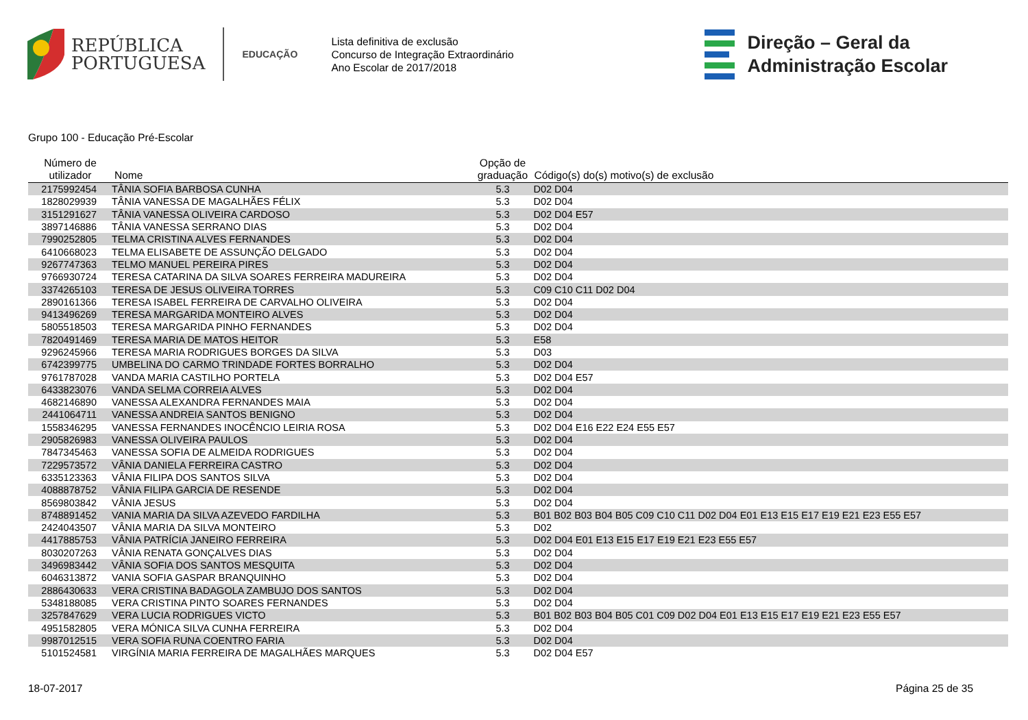REPÚBLICA
PORTUGUESA
EDUCAÇÃO
Lista definitiva de exclusão
Concurso de Integração Extraordinário
Ano Escolar de 2017/2018
Direção – Geral da
Administração Escolar
Grupo 100 - Educação Pré-Escolar
| Número de utilizador | Nome | Opção de graduação | Código(s) do(s) motivo(s) de exclusão |
| --- | --- | --- | --- |
| 2175992454 | TÂNIA SOFIA BARBOSA CUNHA | 5.3 | D02 D04 |
| 1828029939 | TÂNIA VANESSA DE MAGALHÃES FÉLIX | 5.3 | D02 D04 |
| 3151291627 | TÂNIA VANESSA OLIVEIRA CARDOSO | 5.3 | D02 D04 E57 |
| 3897146886 | TÂNIA VANESSA SERRANO DIAS | 5.3 | D02 D04 |
| 7990252805 | TELMA CRISTINA ALVES FERNANDES | 5.3 | D02 D04 |
| 6410668023 | TELMA ELISABETE DE ASSUNÇÃO DELGADO | 5.3 | D02 D04 |
| 9267747363 | TELMO MANUEL PEREIRA PIRES | 5.3 | D02 D04 |
| 9766930724 | TERESA CATARINA DA SILVA SOARES FERREIRA MADUREIRA | 5.3 | D02 D04 |
| 3374265103 | TERESA DE JESUS OLIVEIRA TORRES | 5.3 | C09 C10 C11 D02 D04 |
| 2890161366 | TERESA ISABEL FERREIRA DE CARVALHO OLIVEIRA | 5.3 | D02 D04 |
| 9413496269 | TERESA MARGARIDA MONTEIRO ALVES | 5.3 | D02 D04 |
| 5805518503 | TERESA MARGARIDA PINHO FERNANDES | 5.3 | D02 D04 |
| 7820491469 | TERESA MARIA DE MATOS HEITOR | 5.3 | E58 |
| 9296245966 | TERESA MARIA RODRIGUES BORGES DA SILVA | 5.3 | D03 |
| 6742399775 | UMBELINA DO CARMO TRINDADE FORTES BORRALHO | 5.3 | D02 D04 |
| 9761787028 | VANDA MARIA CASTILHO PORTELA | 5.3 | D02 D04 E57 |
| 6433823076 | VANDA SELMA CORREIA ALVES | 5.3 | D02 D04 |
| 4682146890 | VANESSA ALEXANDRA FERNANDES MAIA | 5.3 | D02 D04 |
| 2441064711 | VANESSA ANDREIA SANTOS BENIGNO | 5.3 | D02 D04 |
| 1558346295 | VANESSA FERNANDES INOCÊNCIO LEIRIA ROSA | 5.3 | D02 D04 E16 E22 E24 E55 E57 |
| 2905826983 | VANESSA OLIVEIRA PAULOS | 5.3 | D02 D04 |
| 7847345463 | VANESSA SOFIA DE ALMEIDA RODRIGUES | 5.3 | D02 D04 |
| 7229573572 | VÂNIA DANIELA FERREIRA CASTRO | 5.3 | D02 D04 |
| 6335123363 | VÂNIA FILIPA DOS SANTOS SILVA | 5.3 | D02 D04 |
| 4088878752 | VÂNIA FILIPA GARCIA DE RESENDE | 5.3 | D02 D04 |
| 8569803842 | VÂNIA JESUS | 5.3 | D02 D04 |
| 8748891452 | VANIA MARIA DA SILVA AZEVEDO FARDILHA | 5.3 | B01 B02 B03 B04 B05 C09 C10 C11 D02 D04 E01 E13 E15 E17 E19 E21 E23 E55 E57 |
| 2424043507 | VÂNIA MARIA DA SILVA MONTEIRO | 5.3 | D02 |
| 4417885753 | VÂNIA PATRÍCIA JANEIRO FERREIRA | 5.3 | D02 D04 E01 E13 E15 E17 E19 E21 E23 E55 E57 |
| 8030207263 | VÂNIA RENATA GONÇALVES DIAS | 5.3 | D02 D04 |
| 3496983442 | VÂNIA SOFIA DOS SANTOS MESQUITA | 5.3 | D02 D04 |
| 6046313872 | VANIA SOFIA GASPAR BRANQUINHO | 5.3 | D02 D04 |
| 2886430633 | VERA CRISTINA BADAGOLA ZAMBUJO DOS SANTOS | 5.3 | D02 D04 |
| 5348188085 | VERA CRISTINA PINTO SOARES FERNANDES | 5.3 | D02 D04 |
| 3257847629 | VERA LUCIA RODRIGUES VICTO | 5.3 | B01 B02 B03 B04 B05 C01 C09 D02 D04 E01 E13 E15 E17 E19 E21 E23 E55 E57 |
| 4951582805 | VERA MÓNICA SILVA CUNHA FERREIRA | 5.3 | D02 D04 |
| 9987012515 | VERA SOFIA RUNA COENTRO FARIA | 5.3 | D02 D04 |
| 5101524581 | VIRGÍNIA MARIA FERREIRA DE MAGALHÃES MARQUES | 5.3 | D02 D04 E57 |
18-07-2017 Página 25 de 35